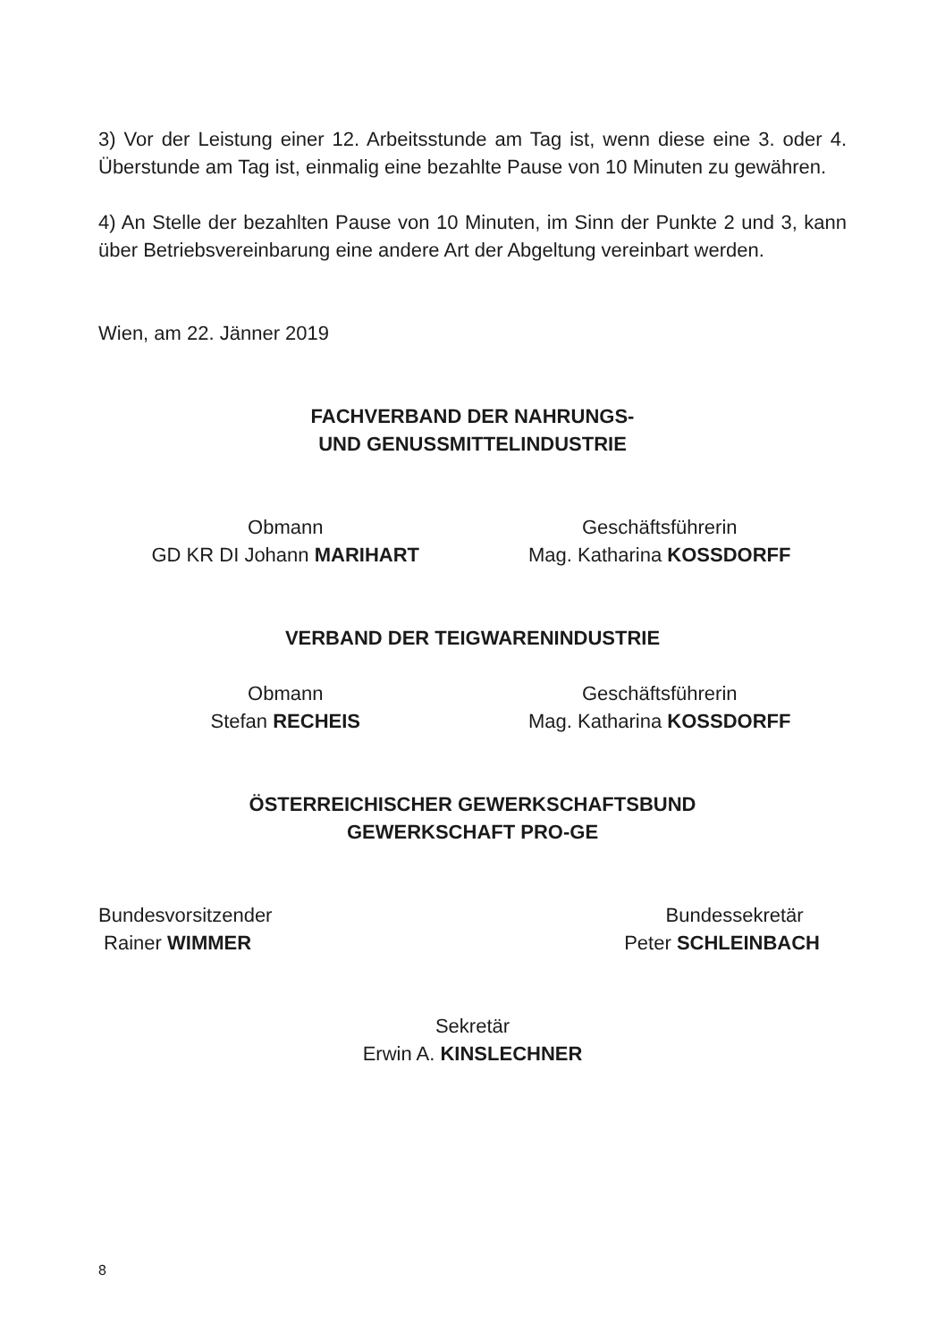3) Vor der Leistung einer 12. Arbeitsstunde am Tag ist, wenn diese eine 3. oder 4. Überstunde am Tag ist, einmalig eine bezahlte Pause von 10 Minuten zu gewähren.
4) An Stelle der bezahlten Pause von 10 Minuten, im Sinn der Punkte 2 und 3, kann über Betriebsvereinbarung eine andere Art der Abgeltung vereinbart werden.
Wien, am 22. Jänner 2019
FACHVERBAND DER NAHRUNGS-
UND GENUSSMITTELINDUSTRIE
Obmann
GD KR DI Johann MARIHART
Geschäftsführerin
Mag. Katharina KOSSDORFF
VERBAND DER TEIGWARENINDUSTRIE
Obmann
Stefan RECHEIS
Geschäftsführerin
Mag. Katharina KOSSDORFF
ÖSTERREICHISCHER GEWERKSCHAFTSBUND
GEWERKSCHAFT PRO-GE
Bundesvorsitzender
Rainer WIMMER
Bundessekretär
Peter SCHLEINBACH
Sekretär
Erwin A. KINSLECHNER
8